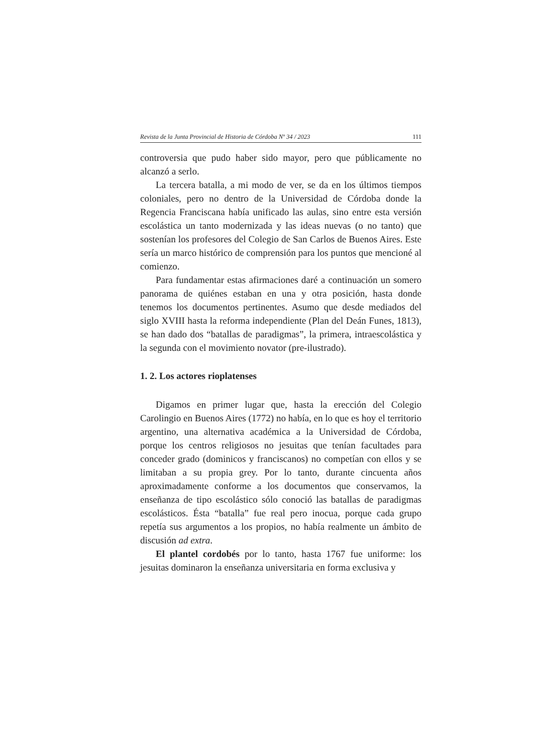Revista de la Junta Provincial de Historia de Córdoba Nº 34 / 2023 111
controversia que pudo haber sido mayor, pero que públicamente no alcanzó a serlo.
La tercera batalla, a mi modo de ver, se da en los últimos tiempos coloniales, pero no dentro de la Universidad de Córdoba donde la Regencia Franciscana había unificado las aulas, sino entre esta versión escolástica un tanto modernizada y las ideas nuevas (o no tanto) que sostenían los profesores del Colegio de San Carlos de Buenos Aires. Este sería un marco histórico de comprensión para los puntos que mencioné al comienzo.
Para fundamentar estas afirmaciones daré a continuación un somero panorama de quiénes estaban en una y otra posición, hasta donde tenemos los documentos pertinentes. Asumo que desde mediados del siglo XVIII hasta la reforma independiente (Plan del Deán Funes, 1813), se han dado dos “batallas de paradigmas”, la primera, intraescolástica y la segunda con el movimiento novator (pre-ilustrado).
1. 2. Los actores rioplatenses
Digamos en primer lugar que, hasta la erección del Colegio Carolingio en Buenos Aires (1772) no había, en lo que es hoy el territorio argentino, una alternativa académica a la Universidad de Córdoba, porque los centros religiosos no jesuitas que tenían facultades para conceder grado (dominicos y franciscanos) no competían con ellos y se limitaban a su propia grey. Por lo tanto, durante cincuenta años aproximadamente conforme a los documentos que conservamos, la enseñanza de tipo escolástico sólo conoció las batallas de paradigmas escolásticos. Ésta “batalla” fue real pero inocua, porque cada grupo repetía sus argumentos a los propios, no había realmente un ámbito de discusión ad extra.
El plantel cordobés por lo tanto, hasta 1767 fue uniforme: los jesuitas dominaron la enseñanza universitaria en forma exclusiva y